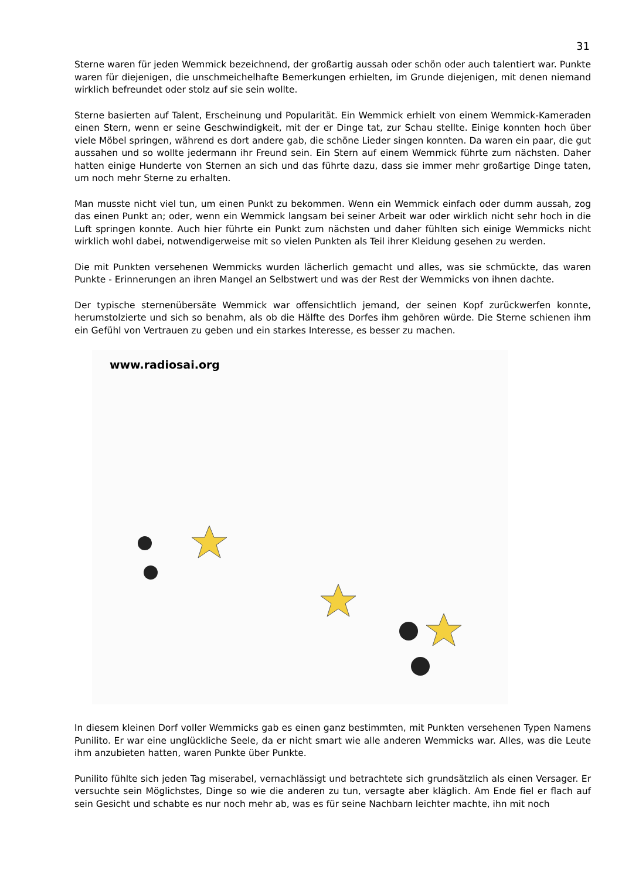31
Sterne waren für jeden Wemmick bezeichnend, der großartig aussah oder schön oder auch talentiert war. Punkte waren für diejenigen, die unschmeichelhafte Bemerkungen erhielten, im Grunde diejenigen, mit denen niemand wirklich befreundet oder stolz auf sie sein wollte.
Sterne basierten auf Talent, Erscheinung und Popularität. Ein Wemmick erhielt von einem Wemmick-Kameraden einen Stern, wenn er seine Geschwindigkeit, mit der er Dinge tat, zur Schau stellte. Einige konnten hoch über viele Möbel springen, während es dort andere gab, die schöne Lieder singen konnten. Da waren ein paar, die gut aussahen und so wollte jedermann ihr Freund sein. Ein Stern auf einem Wemmick führte zum nächsten. Daher hatten einige Hunderte von Sternen an sich und das führte dazu, dass sie immer mehr großartige Dinge taten, um noch mehr Sterne zu erhalten.
Man musste nicht viel tun, um einen Punkt zu bekommen. Wenn ein Wemmick einfach oder dumm aussah, zog das einen Punkt an; oder, wenn ein Wemmick langsam bei seiner Arbeit war oder wirklich nicht sehr hoch in die Luft springen konnte. Auch hier führte ein Punkt zum nächsten und daher fühlten sich einige Wemmicks nicht wirklich wohl dabei, notwendigerweise mit so vielen Punkten als Teil ihrer Kleidung gesehen zu werden.
Die mit Punkten versehenen Wemmicks wurden lächerlich gemacht und alles, was sie schmückte, das waren Punkte - Erinnerungen an ihren Mangel an Selbstwert und was der Rest der Wemmicks von ihnen dachte.
Der typische sternenübersäte Wemmick war offensichtlich jemand, der seinen Kopf zurückwerfen konnte, herumstolzierte und sich so benahm, als ob die Hälfte des Dorfes ihm gehören würde. Die Sterne schienen ihm ein Gefühl von Vertrauen zu geben und ein starkes Interesse, es besser zu machen.
www.radiosai.org
In diesem kleinen Dorf voller Wemmicks gab es einen ganz bestimmten, mit Punkten versehenen Typen Namens Punilito. Er war eine unglückliche Seele, da er nicht smart wie alle anderen Wemmicks war. Alles, was die Leute ihm anzubieten hatten, waren Punkte über Punkte.
Punilito fühlte sich jeden Tag miserabel, vernachlässigt und betrachtete sich grundsätzlich als einen Versager. Er versuchte sein Möglichstes, Dinge so wie die anderen zu tun, versagte aber kläglich. Am Ende fiel er flach auf sein Gesicht und schabte es nur noch mehr ab, was es für seine Nachbarn leichter machte, ihn mit noch